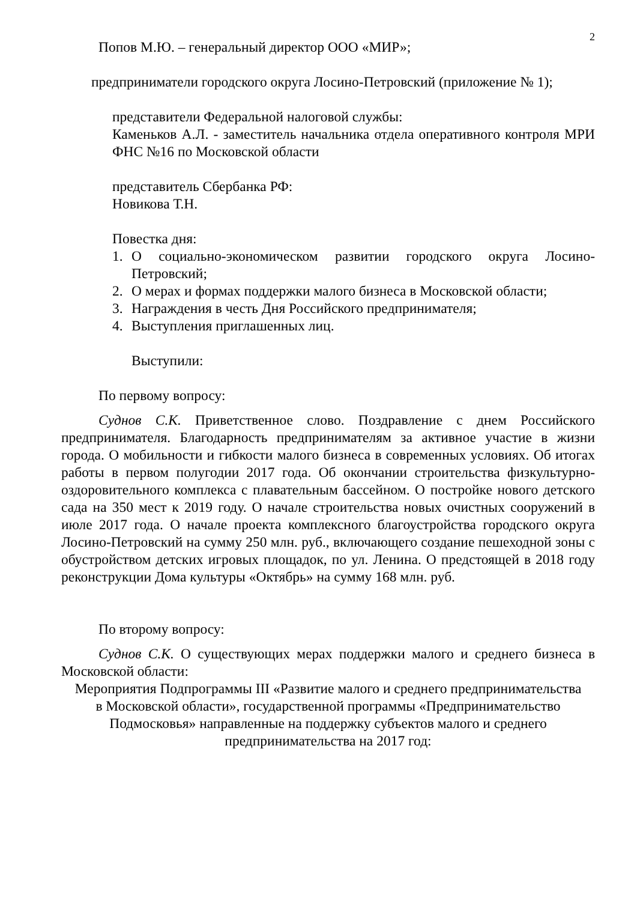2
Попов М.Ю. – генеральный директор ООО «МИР»;
предприниматели городского округа Лосино-Петровский (приложение № 1);
представители Федеральной налоговой службы:
Каменьков А.Л. - заместитель начальника отдела оперативного контроля МРИ ФНС №16 по Московской области
представитель Сбербанка РФ:
Новикова Т.Н.
Повестка дня:
1. О социально-экономическом развитии городского округа Лосино-Петровский;
2. О мерах и формах поддержки малого бизнеса в Московской области;
3. Награждения в честь Дня Российского предпринимателя;
4. Выступления приглашенных лиц.
Выступили:
По первому вопросу:
Суднов С.К. Приветственное слово. Поздравление с днем Российского предпринимателя. Благодарность предпринимателям за активное участие в жизни города. О мобильности и гибкости малого бизнеса в современных условиях. Об итогах работы в первом полугодии 2017 года. Об окончании строительства физкультурно-оздоровительного комплекса с плавательным бассейном. О постройке нового детского сада на 350 мест к 2019 году. О начале строительства новых очистных сооружений в июле 2017 года. О начале проекта комплексного благоустройства городского округа Лосино-Петровский на сумму 250 млн. руб., включающего создание пешеходной зоны с обустройством детских игровых площадок, по ул. Ленина. О предстоящей в 2018 году реконструкции Дома культуры «Октябрь» на сумму 168 млн. руб.
По второму вопросу:
Суднов С.К. О существующих мерах поддержки малого и среднего бизнеса в Московской области:
Мероприятия Подпрограммы III «Развитие малого и среднего предпринимательства в Московской области», государственной программы «Предпринимательство Подмосковья» направленные на поддержку субъектов малого и среднего предпринимательства на 2017 год: